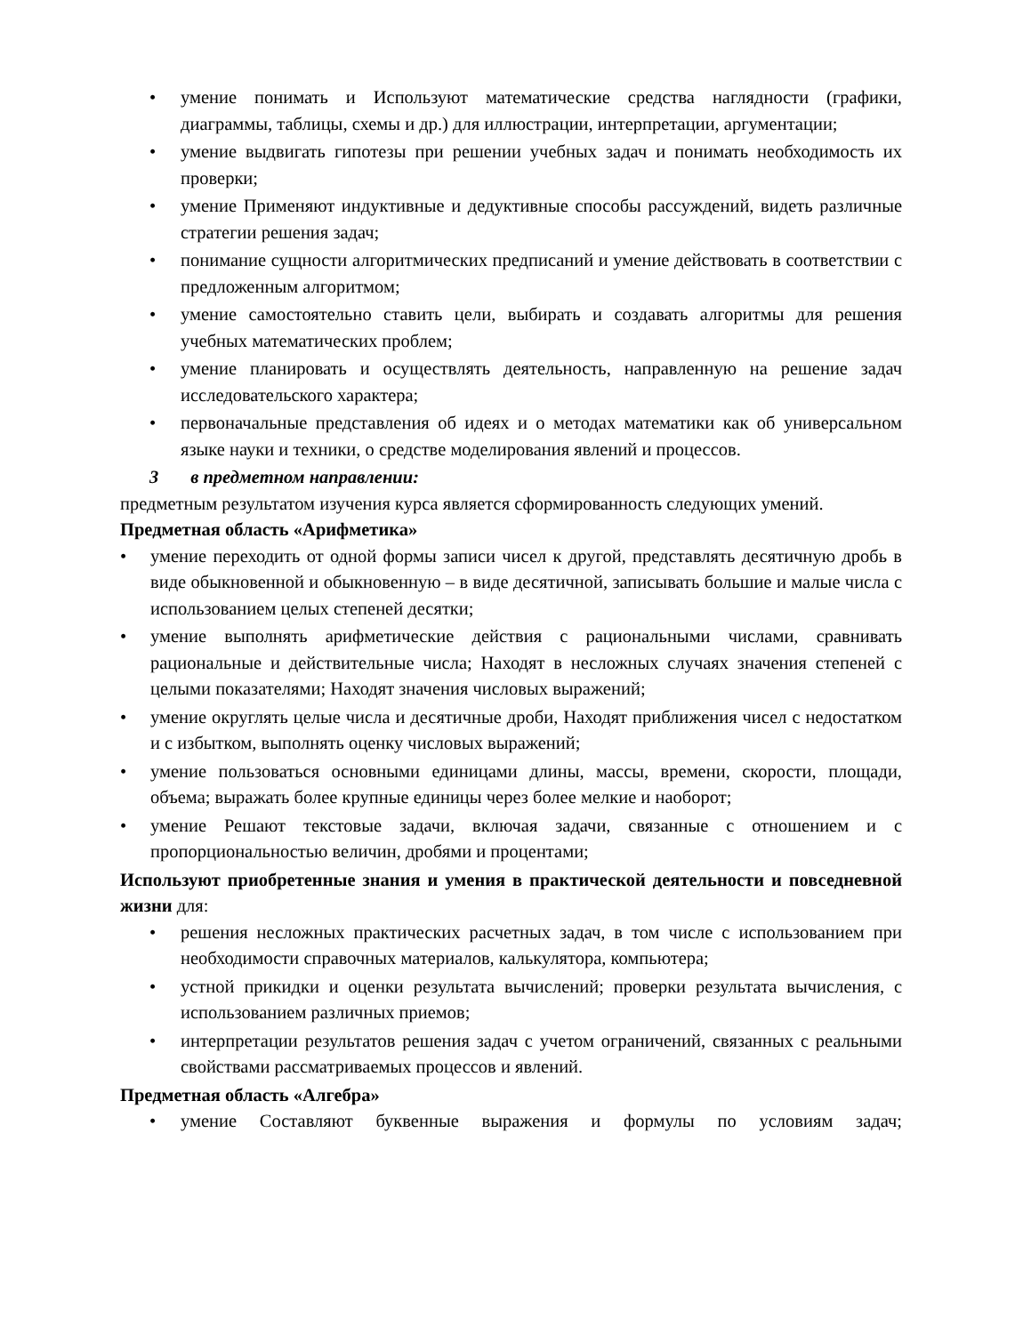• умение понимать и Используют математические средства наглядности (графики, диаграммы, таблицы, схемы и др.) для иллюстрации, интерпретации, аргументации;
• умение выдвигать гипотезы при решении учебных задач и понимать необходимость их проверки;
• умение Применяют индуктивные и дедуктивные способы рассуждений, видеть различные стратегии решения задач;
• понимание сущности алгоритмических предписаний и умение действовать в соответствии с предложенным алгоритмом;
• умение самостоятельно ставить цели, выбирать и создавать алгоритмы для решения учебных математических проблем;
• умение планировать и осуществлять деятельность, направленную на решение задач исследовательского характера;
• первоначальные представления об идеях и о методах математики как об универсальном языке науки и техники, о средстве моделирования явлений и процессов.
3 в предметном направлении:
предметным результатом изучения курса является сформированность следующих умений.
Предметная область «Арифметика»
• умение переходить от одной формы записи чисел к другой, представлять десятичную дробь в виде обыкновенной и обыкновенную – в виде десятичной, записывать большие и малые числа с использованием целых степеней десятки;
• умение выполнять арифметические действия с рациональными числами, сравнивать рациональные и действительные числа; Находят в несложных случаях значения степеней с целыми показателями; Находят значения числовых выражений;
• умение округлять целые числа и десятичные дроби, Находят приближения чисел с недостатком и с избытком, выполнять оценку числовых выражений;
• умение пользоваться основными единицами длины, массы, времени, скорости, площади, объема; выражать более крупные единицы через более мелкие и наоборот;
• умение Решают текстовые задачи, включая задачи, связанные с отношением и с пропорциональностью величин, дробями и процентами;
Используют приобретенные знания и умения в практической деятельности и повседневной жизни для:
• решения несложных практических расчетных задач, в том числе с использованием при необходимости справочных материалов, калькулятора, компьютера;
• устной прикидки и оценки результата вычислений; проверки результата вычисления, с использованием различных приемов;
• интерпретации результатов решения задач с учетом ограничений, связанных с реальными свойствами рассматриваемых процессов и явлений.
Предметная область «Алгебра»
• умение Составляют буквенные выражения и формулы по условиям задач;